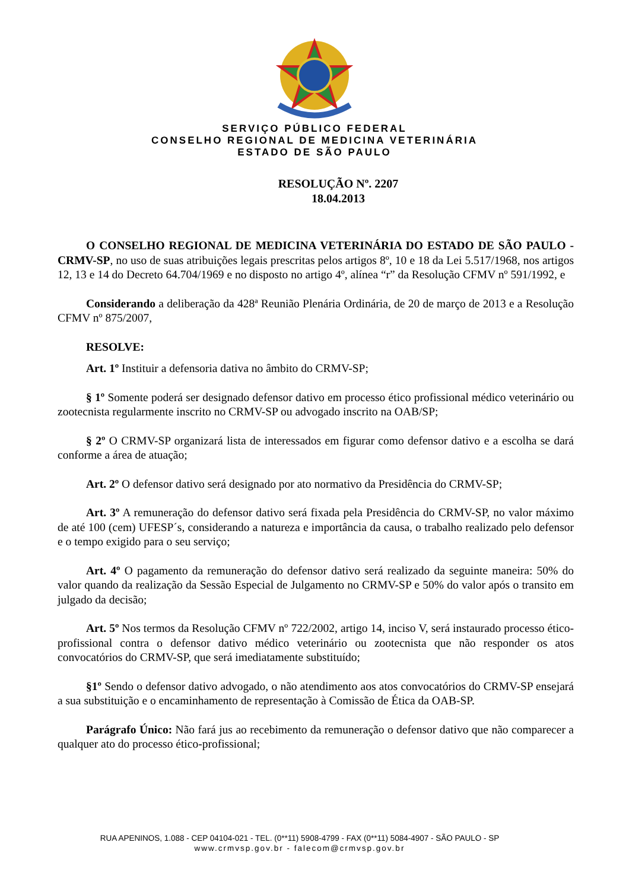SERVIÇO PÚBLICO FEDERAL
CONSELHO REGIONAL DE MEDICINA VETERINÁRIA
ESTADO DE SÃO PAULO
RESOLUÇÃO Nº. 2207
18.04.2013
O CONSELHO REGIONAL DE MEDICINA VETERINÁRIA DO ESTADO DE SÃO PAULO - CRMV-SP, no uso de suas atribuições legais prescritas pelos artigos 8º, 10 e 18 da Lei 5.517/1968, nos artigos 12, 13 e 14 do Decreto 64.704/1969 e no disposto no artigo 4º, alínea “r” da Resolução CFMV nº 591/1992, e
Considerando a deliberação da 428ª Reunião Plenária Ordinária, de 20 de março de 2013 e a Resolução CFMV nº 875/2007,
RESOLVE:
Art. 1º Instituir a defensoria dativa no âmbito do CRMV-SP;
§ 1º Somente poderá ser designado defensor dativo em processo ético profissional médico veterinário ou zootecnista regularmente inscrito no CRMV-SP ou advogado inscrito na OAB/SP;
§ 2º O CRMV-SP organizará lista de interessados em figurar como defensor dativo e a escolha se dará conforme a área de atuação;
Art. 2º O defensor dativo será designado por ato normativo da Presidência do CRMV-SP;
Art. 3º A remuneração do defensor dativo será fixada pela Presidência do CRMV-SP, no valor máximo de até 100 (cem) UFESP´s, considerando a natureza e importância da causa, o trabalho realizado pelo defensor e o tempo exigido para o seu serviço;
Art. 4º O pagamento da remuneração do defensor dativo será realizado da seguinte maneira: 50% do valor quando da realização da Sessão Especial de Julgamento no CRMV-SP e 50% do valor após o transito em julgado da decisão;
Art. 5º Nos termos da Resolução CFMV nº 722/2002, artigo 14, inciso V, será instaurado processo ético-profissional contra o defensor dativo médico veterinário ou zootecnista que não responder os atos convocatórios do CRMV-SP, que será imediatamente substituído;
§1º Sendo o defensor dativo advogado, o não atendimento aos atos convocatórios do CRMV-SP ensejará a sua substituição e o encaminhamento de representação à Comissão de Ética da OAB-SP.
Parágrafo Único: Não fará jus ao recebimento da remuneração o defensor dativo que não comparecer a qualquer ato do processo ético-profissional;
RUA APENINOS, 1.088 - CEP 04104-021 - TEL. (0**11) 5908-4799 - FAX (0**11) 5084-4907 - SÃO PAULO - SP
www.crmvsp.gov.br - falecom@crmvsp.gov.br